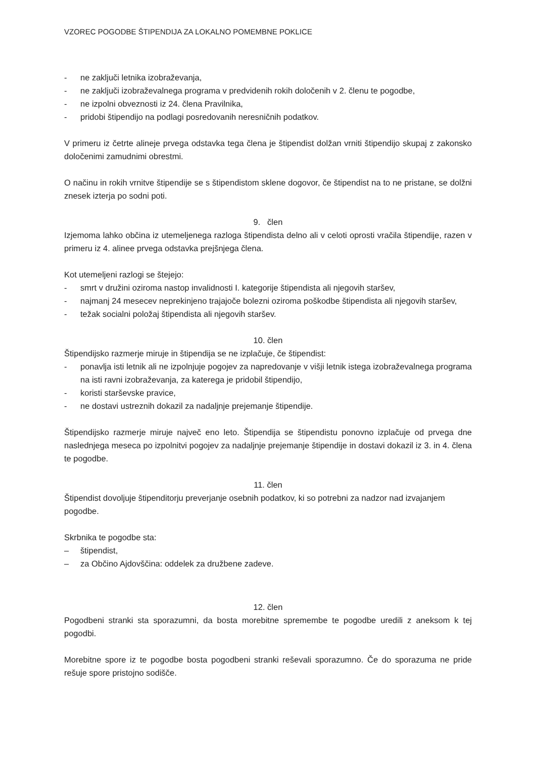VZOREC POGODBE ŠTIPENDIJA ZA LOKALNO POMEMBNE POKLICE
- ne zaključi letnika izobraževanja,
- ne zaključi izobraževalnega programa v predvidenih rokih določenih v 2. členu te pogodbe,
- ne izpolni obveznosti iz 24. člena Pravilnika,
- pridobi štipendijo na podlagi posredovanih neresničnih podatkov.
V primeru iz četrte alineje prvega odstavka tega člena je štipendist dolžan vrniti štipendijo skupaj z zakonsko določenimi zamudnimi obrestmi.
O načinu in rokih vrnitve štipendije se s štipendistom sklene dogovor, če štipendist na to ne pristane, se dolžni znesek izterja po sodni poti.
9. člen
Izjemoma lahko občina iz utemeljenega razloga štipendista delno ali v celoti oprosti vračila štipendije, razen v primeru iz 4. alinee prvega odstavka prejšnjega člena.
Kot utemeljeni razlogi se štejejo:
- smrt v družini oziroma nastop invalidnosti I. kategorije štipendista ali njegovih staršev,
- najmanj 24 mesecev neprekinjeno trajajoče bolezni oziroma poškodbe štipendista ali njegovih staršev,
- težak socialni položaj štipendista ali njegovih staršev.
10. člen
Štipendijsko razmerje miruje in štipendija se ne izplačuje, če štipendist:
- ponavlja isti letnik ali ne izpolnjuje pogojev za napredovanje v višji letnik istega izobraževalnega programa na isti ravni izobraževanja, za katerega je pridobil štipendijo,
- koristi starševske pravice,
- ne dostavi ustreznih dokazil za nadaljnje prejemanje štipendije.
Štipendijsko razmerje miruje največ eno leto. Štipendija se štipendistu ponovno izplačuje od prvega dne naslednjega meseca po izpolnitvi pogojev za nadaljnje prejemanje štipendije in dostavi dokazil iz 3. in 4. člena te pogodbe.
11. člen
Štipendist dovoljuje štipenditorju preverjanje osebnih podatkov, ki so potrebni za nadzor nad izvajanjem pogodbe.
Skrbnika te pogodbe sta:
– štipendist,
– za Občino Ajdovščina: oddelek za družbene zadeve.
12. člen
Pogodbeni stranki sta sporazumni, da bosta morebitne spremembe te pogodbe uredili z aneksom k tej pogodbi.
Morebitne spore iz te pogodbe bosta pogodbeni stranki reševali sporazumno. Če do sporazuma ne pride rešuje spore pristojno sodišče.